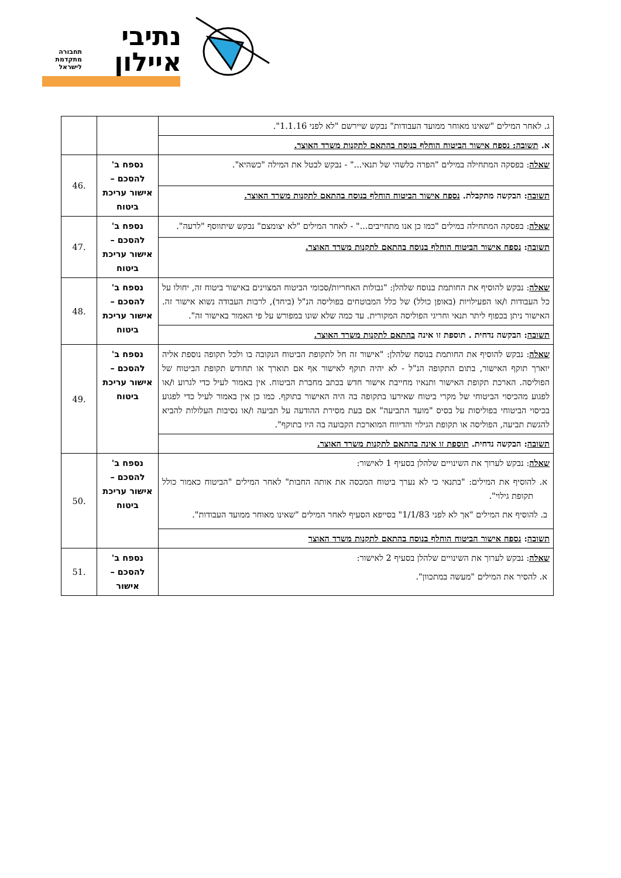נתיבי
איילון
תחבורה
מתקדמת
לישראל
| ג. לאחר המילים "שאינו מאוחר ממועד העבודות" נבקש שיירשם "לא לפני 1.1.16". | | |
| א. תשובה: נספח אישור הביטוח הוחלף בנוסח בהתאם לתקנות משרד האוצר. | | |
| שאלה : בפסקה המתחילה במילים "הפרה כלשהי של תנאי..." - נבקש לבטל את המילה "כשהיא". | נספח ב' להסכם – אישור עריכת ביטוח | .46 |
| תשובה : הבקשה מתקבלת. נספח אישור הביטוח הוחלף בנוסח בהתאם לתקנות משרד האוצר. | | |
| שאלה : בפסקה המתחילה במילים "כמו כן אנו מתחייבים..." - לאחר המילים "לא יצומצם" נבקש שיתווסף "לרעה". | נספח ב' להסכם – אישור עריכת ביטוח | .47 |
| תשובה : נספח אישור הביטוח הוחלף בנוסח בהתאם לתקנות משרד האוצר. | | |
| שאלה : נבקש להוסיף את החותמת בנוסח שלהלן: "גבולות האחריות/סכומי הביטוח המצוינים באישור ביטוח זה, יחולו על כל העבודות ו/או הפעילויות (באופן כולל) של כלל המבוטחים בפוליסה הנ"ל (ביחד), לרבות העבודה נשוא אישור זה. האישור ניתן בכפוף ליתר תנאי וחריגי הפוליסה המקורית. עד כמה שלא שונו במפורש על פי האמור באישור זה". | נספח ב' להסכם – אישור עריכת ביטוח | .48 |
| תשובה : הבקשה נדחית . תוספת זו אינה בהתאם לתקנות משרד האוצר. | | |
| שאלה : נבקש להוסיף את החותמת בנוסח שלהלן: "אישור זה חל לתקופת הביטוח הנקובה בו ולכל תקופה נוספת אליה יוארך תוקף האישור, בתום התקופה הנ"ל - לא יהיה תוקף לאישור אף אם תוארך או תחודש תקופת הביטוח של הפוליסה. הארכת תקופת האישור ותנאיו מחייבת אישור חדש בכתב מחברת הביטוח. אין באמור לעיל כדי לגרוע ו/או לפגוע מהכיסוי הביטוחי של מקרי ביטוח שאירעו בתקופה בה היה האישור בתוקף. כמו כן אין באמור לעיל כדי לפגוע בכיסוי הביטוחי בפוליסות על בסיס "מועד התביעה" אם בעת מסירת ההודעה על תביעה ו/או נסיבות העלולות להביא להגשת תביעה, הפוליסה או תקופת הגילוי והדיווח המוארכת הקבועה בה היו בתוקף". | נספח ב' להסכם – אישור עריכת ביטוח | .49 |
| תשובה : הבקשה נדחית. תוספת זו אינה בהתאם לתקנות משרד האוצר. | | |
| שאלה : נבקש לערוך את השינויים שלהלן בסעיף 1 לאישור: א. להוסיף את המילים: "בתנאי כי לא נערך ביטוח המכסה את אותה החבות" לאחר המילים "הביטוח כאמור כולל תקופת גילוי". ב. להוסיף את המילים "אך לא לפני 1/1/83" בסייפא הסעיף לאחר המילים "שאינו מאוחר ממועד העבודות". | נספח ב' להסכם – אישור עריכת ביטוח | .50 |
| תשובה : נספח אישור הביטוח הוחלף בנוסח בהתאם לתקנות משרד האוצר | | |
| שאלה : נבקש לערוך את השינויים שלהלן בסעיף 2 לאישור: א. להסיר את המילים "מעשה במתכוון". | נספח ב' להסכם – אישור | .51 |